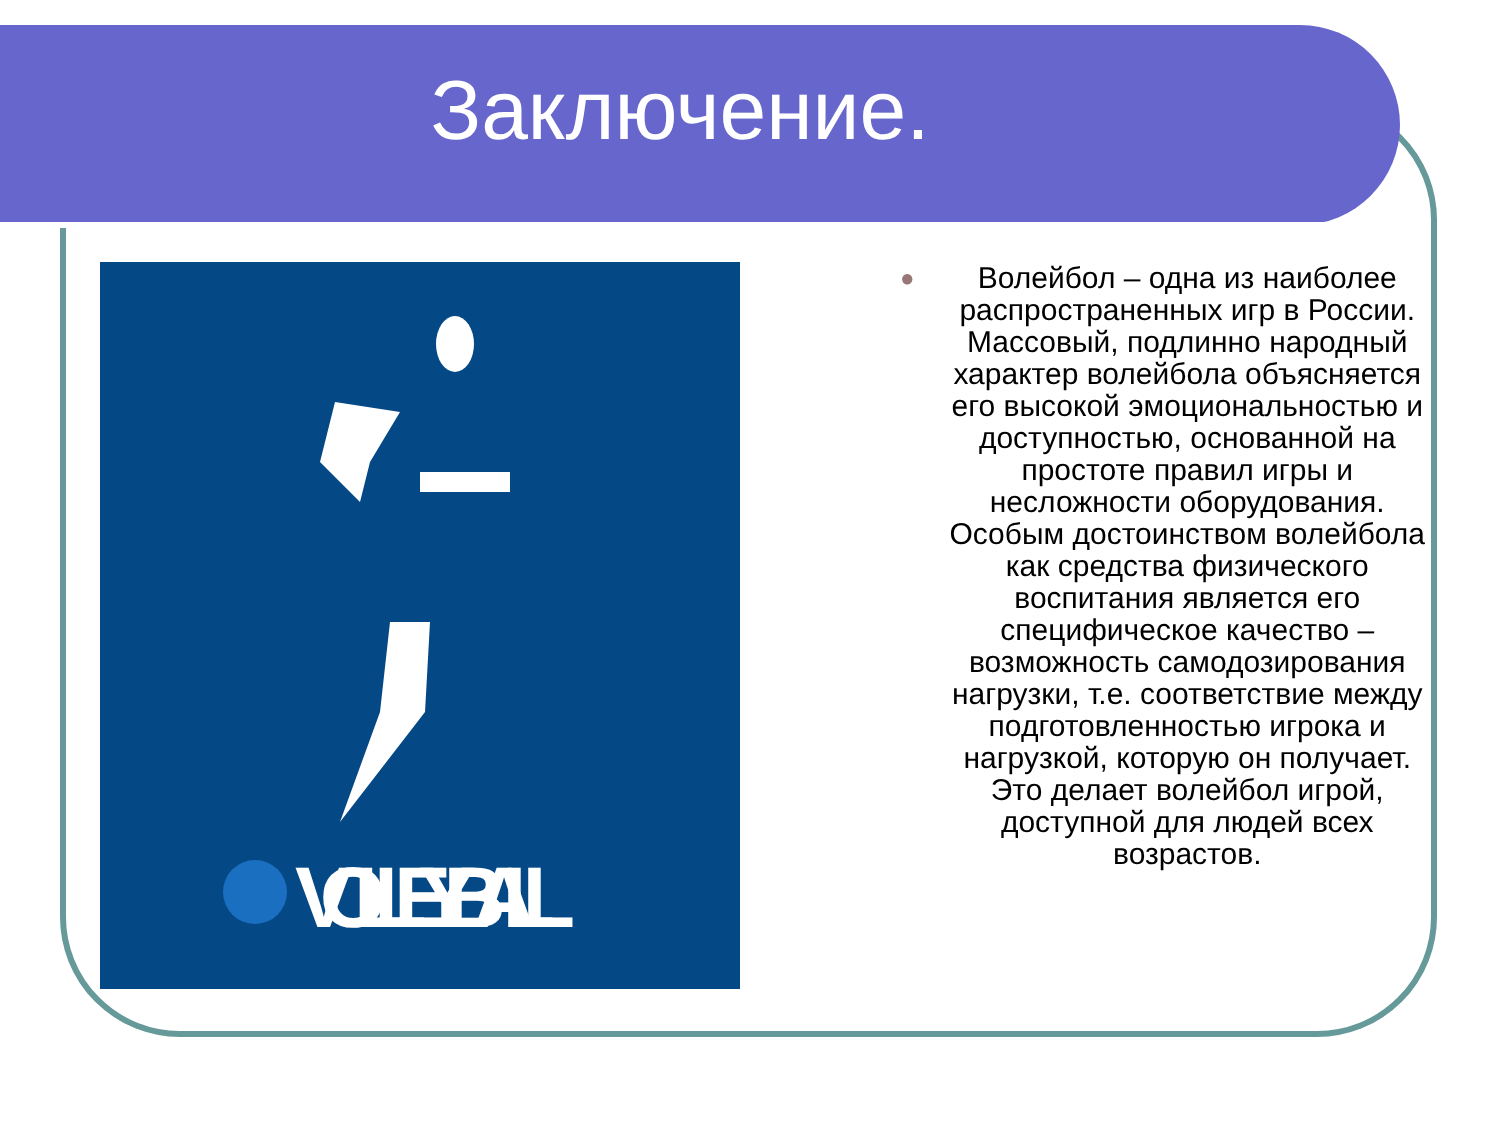Заключение.
VOLLEYBALL
● Волейбол – одна из наиболее распространенных игр в России. Массовый, подлинно народный характер волейбола объясняется его высокой эмоциональностью и доступностью, основанной на простоте правил игры и несложности оборудования. Особым достоинством волейбола как средства физического воспитания является его специфическое качество – возможность самодозирования нагрузки, т.е. соответствие между подготовленностью игрока и нагрузкой, которую он получает. Это делает волейбол игрой, доступной для людей всех возрастов.